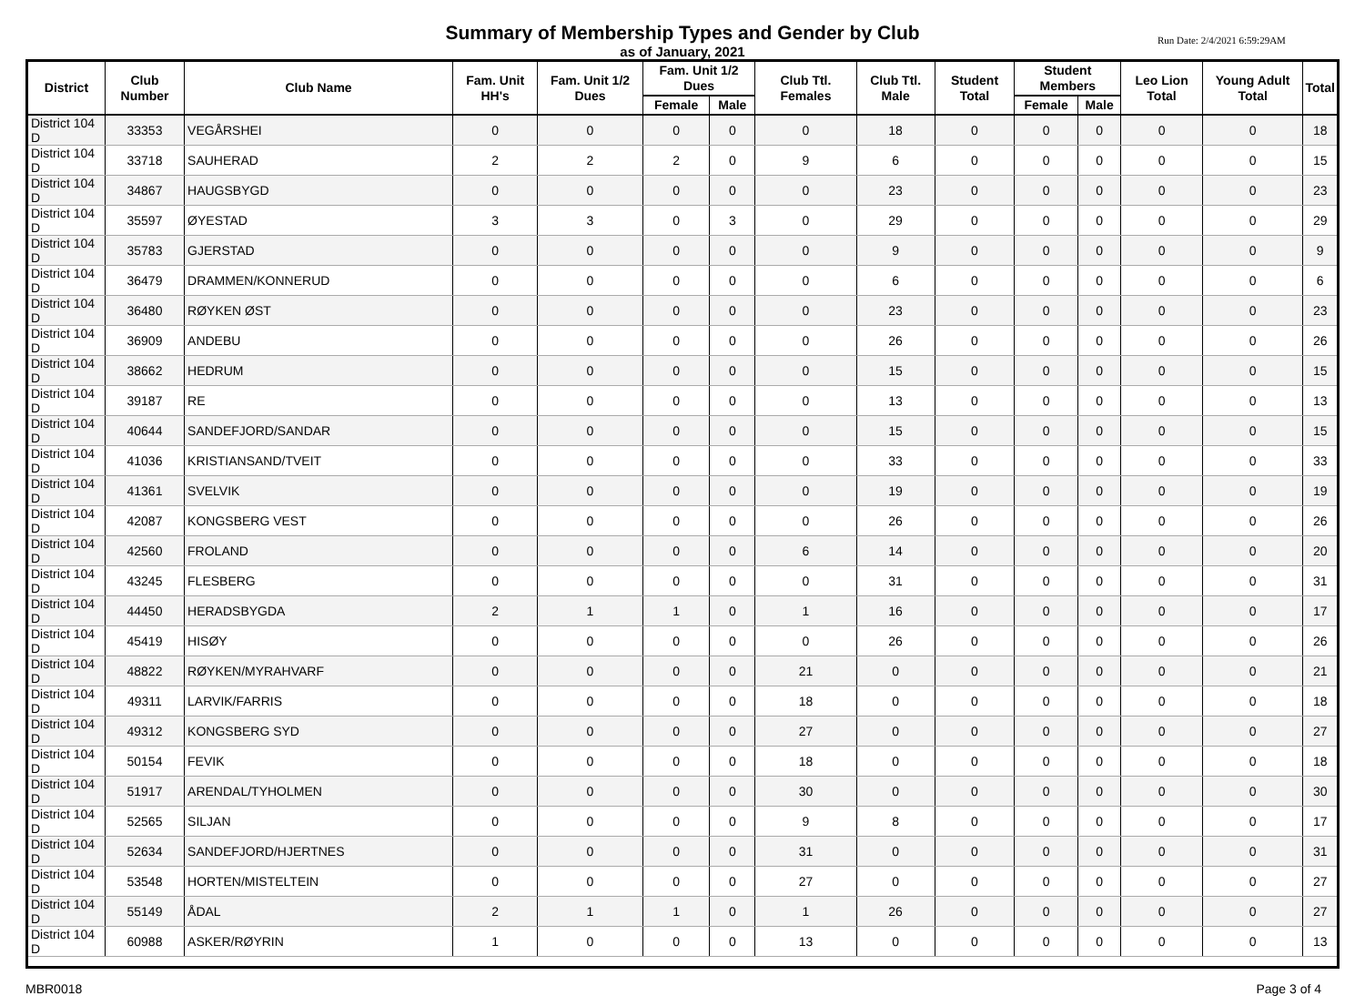Summary of Membership Types and Gender by Club
as of January, 2021
Run Date: 2/4/2021 6:59:29AM
| District | Club Number | Club Name | Fam. Unit HH's | Fam. Unit 1/2 Dues | Fam. Unit 1/2 Dues | | Club Ttl. Females | Club Ttl. Male | Student Total | Student Members | | Leo Lion Total | Young Adult Total | Total |
| --- | --- | --- | --- | --- | --- | --- | --- | --- | --- | --- | --- | --- | --- | --- |
| | | | | | Female | Male | | | | Female | Male | | | |
| District 104 D | 33353 | VEGÅRSHEI | 0 | 0 | 0 | 0 | 0 | 18 | 0 | 0 | 0 | 0 | 0 | 18 |
| District 104 D | 33718 | SAUHERAD | 2 | 2 | 2 | 0 | 9 | 6 | 0 | 0 | 0 | 0 | 0 | 15 |
| District 104 D | 34867 | HAUGSBYGD | 0 | 0 | 0 | 0 | 0 | 23 | 0 | 0 | 0 | 0 | 0 | 23 |
| District 104 D | 35597 | ØYESTAD | 3 | 3 | 0 | 3 | 0 | 29 | 0 | 0 | 0 | 0 | 0 | 29 |
| District 104 D | 35783 | GJERSTAD | 0 | 0 | 0 | 0 | 0 | 9 | 0 | 0 | 0 | 0 | 0 | 9 |
| District 104 D | 36479 | DRAMMEN/KONNERUD | 0 | 0 | 0 | 0 | 0 | 6 | 0 | 0 | 0 | 0 | 0 | 6 |
| District 104 D | 36480 | RØYKEN ØST | 0 | 0 | 0 | 0 | 0 | 23 | 0 | 0 | 0 | 0 | 0 | 23 |
| District 104 D | 36909 | ANDEBU | 0 | 0 | 0 | 0 | 0 | 26 | 0 | 0 | 0 | 0 | 0 | 26 |
| District 104 D | 38662 | HEDRUM | 0 | 0 | 0 | 0 | 0 | 15 | 0 | 0 | 0 | 0 | 0 | 15 |
| District 104 D | 39187 | RE | 0 | 0 | 0 | 0 | 0 | 13 | 0 | 0 | 0 | 0 | 0 | 13 |
| District 104 D | 40644 | SANDEFJORD/SANDAR | 0 | 0 | 0 | 0 | 0 | 15 | 0 | 0 | 0 | 0 | 0 | 15 |
| District 104 D | 41036 | KRISTIANSAND/TVEIT | 0 | 0 | 0 | 0 | 0 | 33 | 0 | 0 | 0 | 0 | 0 | 33 |
| District 104 D | 41361 | SVELVIK | 0 | 0 | 0 | 0 | 0 | 19 | 0 | 0 | 0 | 0 | 0 | 19 |
| District 104 D | 42087 | KONGSBERG VEST | 0 | 0 | 0 | 0 | 0 | 26 | 0 | 0 | 0 | 0 | 0 | 26 |
| District 104 D | 42560 | FROLAND | 0 | 0 | 0 | 0 | 6 | 14 | 0 | 0 | 0 | 0 | 0 | 20 |
| District 104 D | 43245 | FLESBERG | 0 | 0 | 0 | 0 | 0 | 31 | 0 | 0 | 0 | 0 | 0 | 31 |
| District 104 D | 44450 | HERADSBYGDA | 2 | 1 | 1 | 0 | 1 | 16 | 0 | 0 | 0 | 0 | 0 | 17 |
| District 104 D | 45419 | HISØY | 0 | 0 | 0 | 0 | 0 | 26 | 0 | 0 | 0 | 0 | 0 | 26 |
| District 104 D | 48822 | RØYKEN/MYRAHVARF | 0 | 0 | 0 | 0 | 21 | 0 | 0 | 0 | 0 | 0 | 0 | 21 |
| District 104 D | 49311 | LARVIK/FARRIS | 0 | 0 | 0 | 0 | 18 | 0 | 0 | 0 | 0 | 0 | 0 | 18 |
| District 104 D | 49312 | KONGSBERG SYD | 0 | 0 | 0 | 0 | 27 | 0 | 0 | 0 | 0 | 0 | 0 | 27 |
| District 104 D | 50154 | FEVIK | 0 | 0 | 0 | 0 | 18 | 0 | 0 | 0 | 0 | 0 | 0 | 18 |
| District 104 D | 51917 | ARENDAL/TYHOLMEN | 0 | 0 | 0 | 0 | 30 | 0 | 0 | 0 | 0 | 0 | 0 | 30 |
| District 104 D | 52565 | SILJAN | 0 | 0 | 0 | 0 | 9 | 8 | 0 | 0 | 0 | 0 | 0 | 17 |
| District 104 D | 52634 | SANDEFJORD/HJERTNES | 0 | 0 | 0 | 0 | 31 | 0 | 0 | 0 | 0 | 0 | 0 | 31 |
| District 104 D | 53548 | HORTEN/MISTELTEIN | 0 | 0 | 0 | 0 | 27 | 0 | 0 | 0 | 0 | 0 | 0 | 27 |
| District 104 D | 55149 | ÅDAL | 2 | 1 | 1 | 0 | 1 | 26 | 0 | 0 | 0 | 0 | 0 | 27 |
| District 104 D | 60988 | ASKER/RØYRIN | 1 | 0 | 0 | 0 | 13 | 0 | 0 | 0 | 0 | 0 | 0 | 13 |
MBR0018 Page 3 of 4